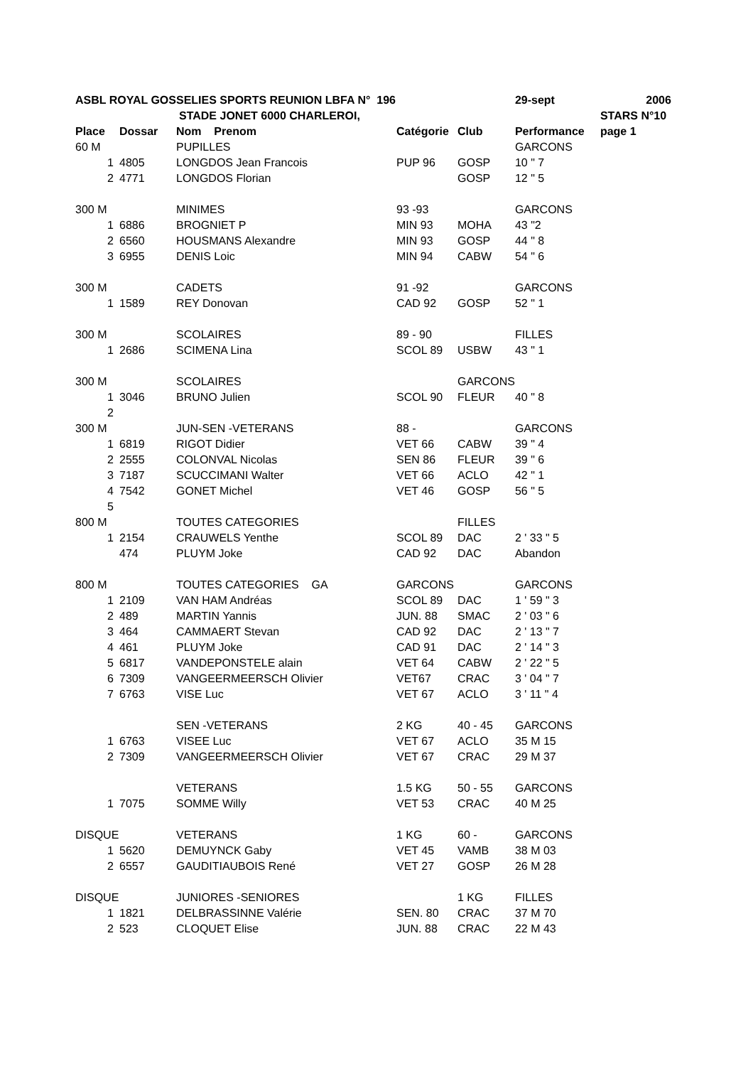| ASBL ROYAL GOSSELIES SPORTS REUNION LBFA N° 196 | | | | | 29-sept | 2006 |
| | | STADE JONET 6000 CHARLEROI, | | | | STARS N°10 |
| Place | Dossar | Nom Prenom | Catégorie | Club | Performance | page 1 |
| 60 M | | PUPILLES | | | GARCONS | |
| 1 | 4805 | LONGDOS Jean Francois | PUP 96 | GOSP | 10 " 7 | |
| 2 | 4771 | LONGDOS Florian | | GOSP | 12 " 5 | |
| 300 M | | MINIMES | 93 -93 | | GARCONS | |
| 1 | 6886 | BROGNIET P | MIN 93 | MOHA | 43 "2 | |
| 2 | 6560 | HOUSMANS Alexandre | MIN 93 | GOSP | 44 " 8 | |
| 3 | 6955 | DENIS Loic | MIN 94 | CABW | 54 " 6 | |
| 300 M | | CADETS | 91 -92 | | GARCONS | |
| 1 | 1589 | REY Donovan | CAD 92 | GOSP | 52 " 1 | |
| 300 M | | SCOLAIRES | 89 - 90 | | FILLES | |
| 1 | 2686 | SCIMENA Lina | SCOL 89 | USBW | 43 " 1 | |
| 300 M | | SCOLAIRES | | GARCONS | | |
| 1 | 3046 | BRUNO Julien | SCOL 90 | FLEUR | 40 " 8 | |
| 2 | | | | | | |
| 300 M | | JUN-SEN -VETERANS | 88 - | | GARCONS | |
| 1 | 6819 | RIGOT Didier | VET 66 | CABW | 39 " 4 | |
| 2 | 2555 | COLONVAL Nicolas | SEN 86 | FLEUR | 39 " 6 | |
| 3 | 7187 | SCUCCIMANI Walter | VET 66 | ACLO | 42 " 1 | |
| 4 | 7542 | GONET Michel | VET 46 | GOSP | 56 " 5 | |
| 5 | | | | | | |
| 800 M | | TOUTES CATEGORIES | | FILLES | | |
| 1 | 2154 | CRAUWELS Yenthe | SCOL 89 | DAC | 2 ' 33 " 5 | |
| | 474 | PLUYM Joke | CAD 92 | DAC | Abandon | |
| 800 M | | TOUTES CATEGORIES GA | GARCONS | | GARCONS | |
| 1 | 2109 | VAN HAM Andréas | SCOL 89 | DAC | 1 ' 59 " 3 | |
| 2 | 489 | MARTIN Yannis | JUN. 88 | SMAC | 2 ' 03 " 6 | |
| 3 | 464 | CAMMAERT Stevan | CAD 92 | DAC | 2 ' 13 " 7 | |
| 4 | 461 | PLUYM Joke | CAD 91 | DAC | 2 ' 14 " 3 | |
| 5 | 6817 | VANDEPONSTELE alain | VET 64 | CABW | 2 ' 22 " 5 | |
| 6 | 7309 | VANGEERMEERSCH Olivier | VET67 | CRAC | 3 ' 04 " 7 | |
| 7 | 6763 | VISE Luc | VET 67 | ACLO | 3 ' 11 " 4 | |
| | | SEN -VETERANS | 2 KG | 40 - 45 | GARCONS | |
| 1 | 6763 | VISEE Luc | VET 67 | ACLO | 35 M 15 | |
| 2 | 7309 | VANGEERMEERSCH Olivier | VET 67 | CRAC | 29 M 37 | |
| | | VETERANS | 1.5 KG | 50 - 55 | GARCONS | |
| 1 | 7075 | SOMME Willy | VET 53 | CRAC | 40 M 25 | |
| DISQUE | | VETERANS | 1 KG | 60 - | GARCONS | |
| 1 | 5620 | DEMUYNCK Gaby | VET 45 | VAMB | 38 M 03 | |
| 2 | 6557 | GAUDITIAUBOIS René | VET 27 | GOSP | 26 M 28 | |
| DISQUE | | JUNIORES -SENIORES | | 1 KG | FILLES | |
| 1 | 1821 | DELBRASSINNE Valérie | SEN. 80 | CRAC | 37 M 70 | |
| 2 | 523 | CLOQUET Elise | JUN. 88 | CRAC | 22 M 43 | |